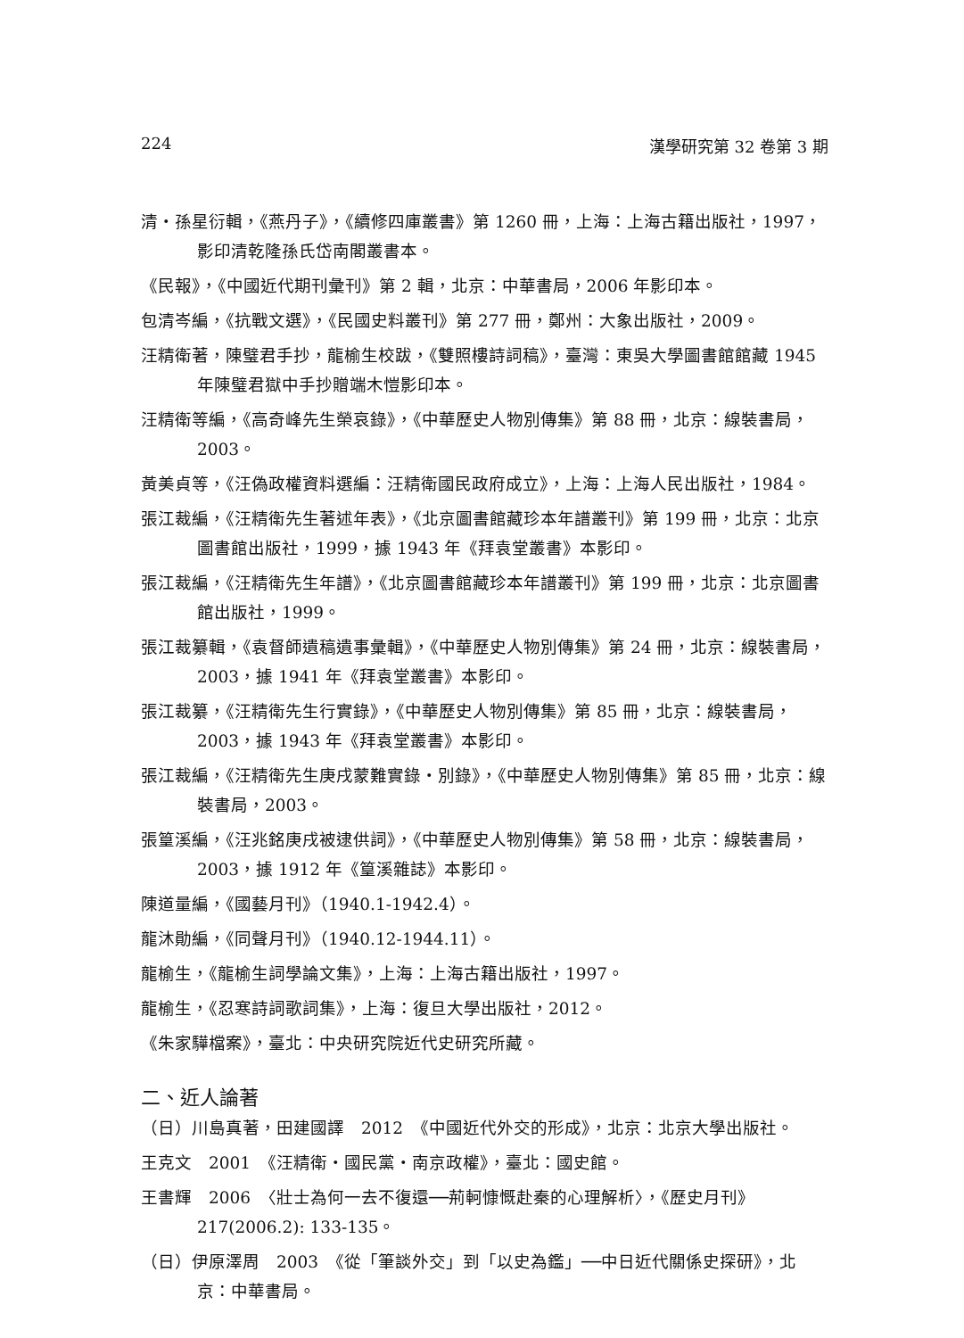224 漢學研究第 32 卷第 3 期
清・孫星衍輯，《燕丹子》，《續修四庫叢書》第 1260 冊，上海：上海古籍出版社，1997，影印清乾隆孫氏岱南閣叢書本。
《民報》，《中國近代期刊彙刊》第 2 輯，北京：中華書局，2006 年影印本。
包清岑編，《抗戰文選》，《民國史料叢刊》第 277 冊，鄭州：大象出版社，2009。
汪精衛著，陳璧君手抄，龍榆生校跋，《雙照樓詩詞稿》，臺灣：東吳大學圖書館館藏 1945 年陳璧君獄中手抄贈端木愷影印本。
汪精衛等編，《高奇峰先生榮哀錄》，《中華歷史人物別傳集》第 88 冊，北京：線裝書局，2003。
黃美貞等，《汪偽政權資料選編：汪精衛國民政府成立》，上海：上海人民出版社，1984。
張江裁編，《汪精衛先生著述年表》，《北京圖書館藏珍本年譜叢刊》第 199 冊，北京：北京圖書館出版社，1999，據 1943 年《拜袁堂叢書》本影印。
張江裁編，《汪精衛先生年譜》，《北京圖書館藏珍本年譜叢刊》第 199 冊，北京：北京圖書館出版社，1999。
張江裁纂輯，《袁督師遺稿遺事彙輯》，《中華歷史人物別傳集》第 24 冊，北京：線裝書局，2003，據 1941 年《拜袁堂叢書》本影印。
張江裁纂，《汪精衛先生行實錄》，《中華歷史人物別傳集》第 85 冊，北京：線裝書局，2003，據 1943 年《拜袁堂叢書》本影印。
張江裁編，《汪精衛先生庚戌蒙難實錄・別錄》，《中華歷史人物別傳集》第 85 冊，北京：線裝書局，2003。
張篁溪編，《汪兆銘庚戌被逮供詞》，《中華歷史人物別傳集》第 58 冊，北京：線裝書局，2003，據 1912 年《篁溪雜誌》本影印。
陳道量編，《國藝月刊》（1940.1-1942.4）。
龍沐勛編，《同聲月刊》（1940.12-1944.11）。
龍榆生，《龍榆生詞學論文集》，上海：上海古籍出版社，1997。
龍榆生，《忍寒詩詞歌詞集》，上海：復旦大學出版社，2012。
《朱家驊檔案》，臺北：中央研究院近代史研究所藏。
二、近人論著
（日）川島真著，田建國譯　2012　《中國近代外交的形成》，北京：北京大學出版社。
王克文　2001　《汪精衛・國民黨・南京政權》，臺北：國史館。
王書輝　2006　〈壯士為何一去不復還──荊軻慷慨赴秦的心理解析〉，《歷史月刊》217(2006.2): 133-135。
（日）伊原澤周　2003　《從「筆談外交」到「以史為鑑」──中日近代關係史探研》，北京：中華書局。